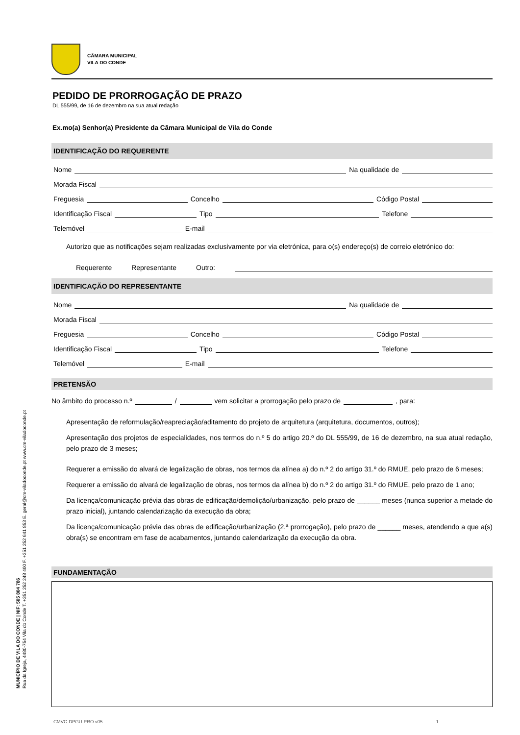MUNICÍPIO DE VILA DO CONDE | NIF: 505 804 786
Rua da Igreja, 4480-754 Vila do Conde T. +351 252 248 400 F. +351 252 641 853 E. geral@cm-viladoconde.pt www.cm-viladoconde.pt
CÂMARA MUNICIPAL
VILA DO CONDE
PEDIDO DE PRORROGAÇÃO DE PRAZO
DL 555/99, de 16 de dezembro na sua atual redação
Ex.mo(a) Senhor(a) Presidente da Câmara Municipal de Vila do Conde
IDENTIFICAÇÃO DO REQUERENTE
Nome Na qualidade de
Morada Fiscal
Freguesia Concelho Código Postal
Identificação Fiscal Tipo Telefone
Telemóvel E-mail
Autorizo que as notificações sejam realizadas exclusivamente por via eletrónica, para o(s) endereço(s) de correio eletrónico do:
Requerente Representante Outro:
IDENTIFICAÇÃO DO REPRESENTANTE
Nome Na qualidade de
Morada Fiscal
Freguesia Concelho Código Postal
Identificação Fiscal Tipo Telefone
Telemóvel E-mail
PRETENSÃO
No âmbito do processo n.º / vem solicitar a prorrogação pelo prazo de , para:
Apresentação de reformulação/reapreciação/aditamento do projeto de arquitetura (arquitetura, documentos, outros);
Apresentação dos projetos de especialidades, nos termos do n.º 5 do artigo 20.º do DL 555/99, de 16 de dezembro, na sua atual redação, pelo prazo de 3 meses;
Requerer a emissão do alvará de legalização de obras, nos termos da alínea a) do n.º 2 do artigo 31.º do RMUE, pelo prazo de 6 meses;
Requerer a emissão do alvará de legalização de obras, nos termos da alínea b) do n.º 2 do artigo 31.º do RMUE, pelo prazo de 1 ano;
Da licença/comunicação prévia das obras de edificação/demolição/urbanização, pelo prazo de ______ meses (nunca superior a metade do prazo inicial), juntando calendarização da execução da obra;
Da licença/comunicação prévia das obras de edificação/urbanização (2.ª prorrogação), pelo prazo de ______ meses, atendendo a que a(s) obra(s) se encontram em fase de acabamentos, juntando calendarização da execução da obra.
FUNDAMENTAÇÃO
CMVC-DPGU-PRO.v05 1